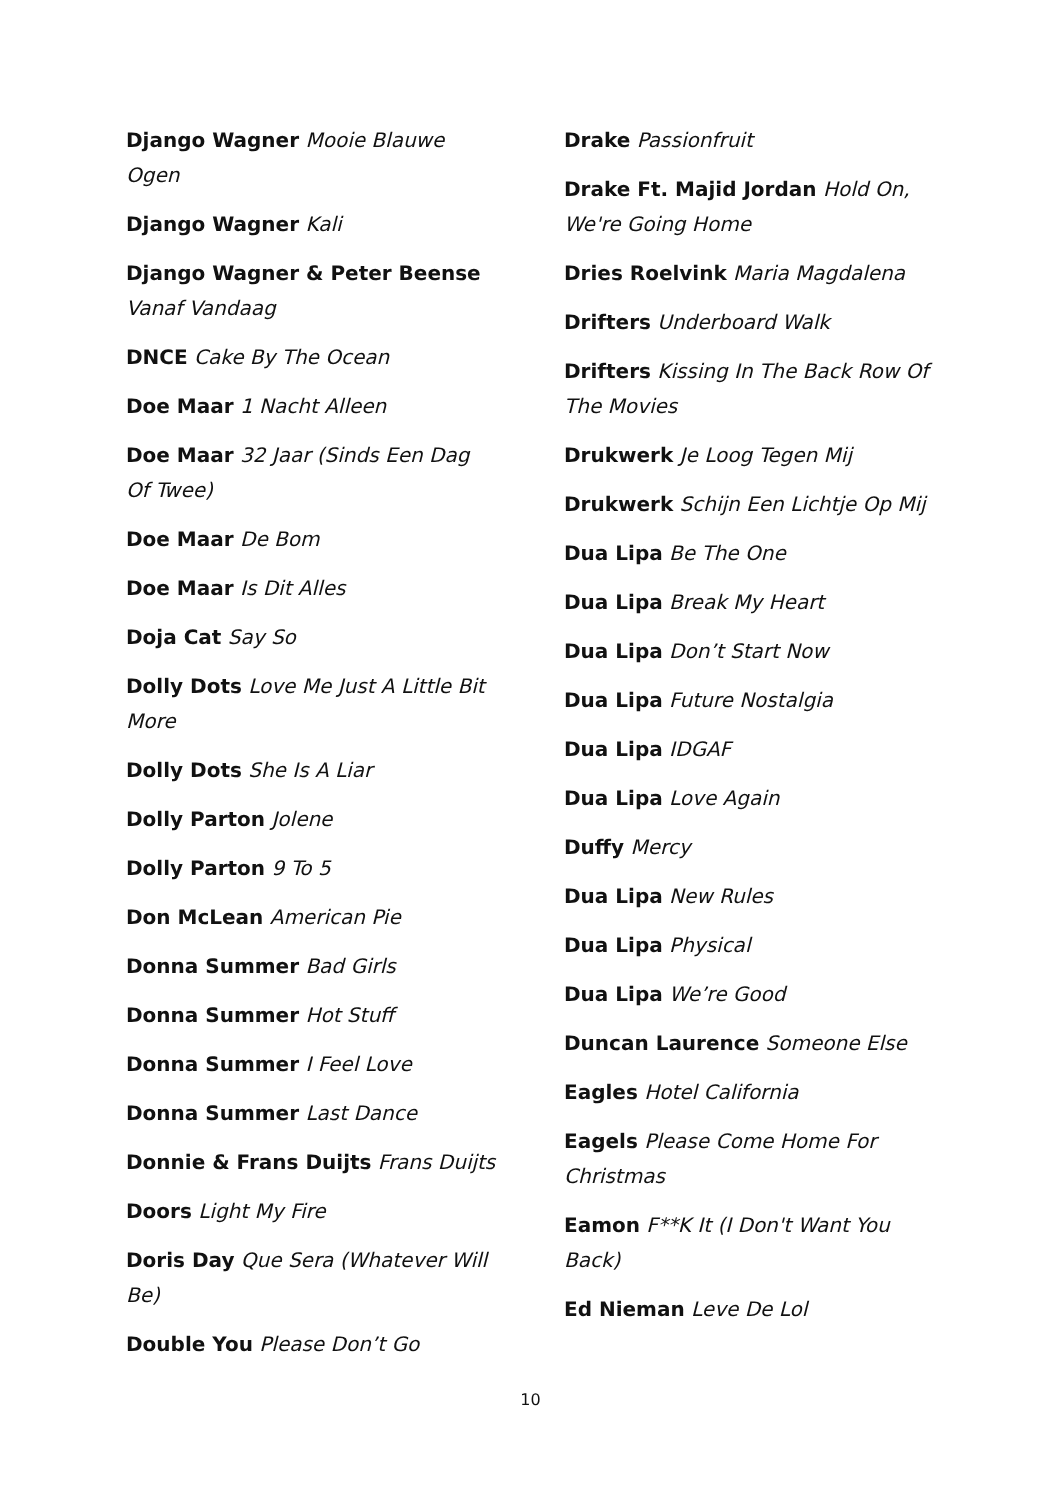Django Wagner Mooie Blauwe Ogen
Django Wagner Kali
Django Wagner & Peter Beense Vanaf Vandaag
DNCE Cake By The Ocean
Doe Maar 1 Nacht Alleen
Doe Maar 32 Jaar (Sinds Een Dag Of Twee)
Doe Maar De Bom
Doe Maar Is Dit Alles
Doja Cat Say So
Dolly Dots Love Me Just A Little Bit More
Dolly Dots She Is A Liar
Dolly Parton Jolene
Dolly Parton 9 To 5
Don McLean American Pie
Donna Summer Bad Girls
Donna Summer Hot Stuff
Donna Summer I Feel Love
Donna Summer Last Dance
Donnie & Frans Duijts Frans Duijts
Doors Light My Fire
Doris Day Que Sera (Whatever Will Be)
Double You Please Don’t Go
Drake Passionfruit
Drake Ft. Majid Jordan Hold On, We're Going Home
Dries Roelvink Maria Magdalena
Drifters Underboard Walk
Drifters Kissing In The Back Row Of The Movies
Drukwerk Je Loog Tegen Mij
Drukwerk Schijn Een Lichtje Op Mij
Dua Lipa Be The One
Dua Lipa Break My Heart
Dua Lipa Don’t Start Now
Dua Lipa Future Nostalgia
Dua Lipa IDGAF
Dua Lipa Love Again
Duffy Mercy
Dua Lipa New Rules
Dua Lipa Physical
Dua Lipa We’re Good
Duncan Laurence Someone Else
Eagles Hotel California
Eagels Please Come Home For Christmas
Eamon F**K It (I Don't Want You Back)
Ed Nieman Leve De Lol
10